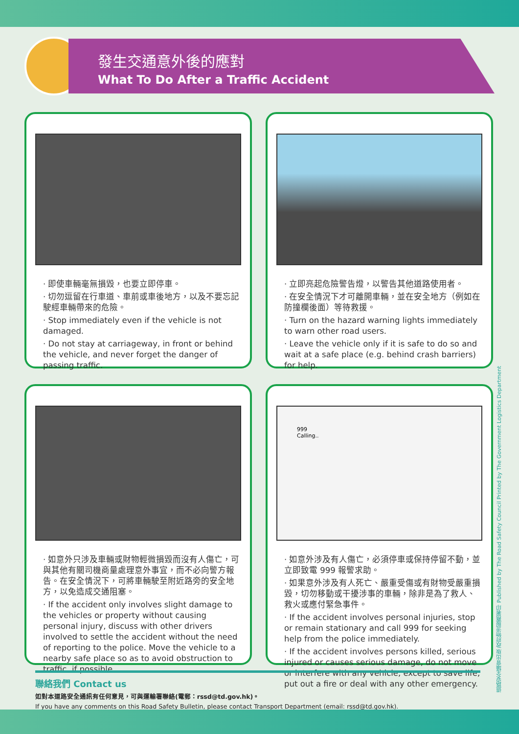發生交通意外後的應對
What To Do After a Traffic Accident
· 即使車輛毫無損毀，也要立即停車。
· 切勿逗留在行車道、車前或車後地方，以及不要忘記駛經車輛帶來的危險。
· Stop immediately even if the vehicle is not damaged.
· Do not stay at carriageway, in front or behind the vehicle, and never forget the danger of passing traffic.
· 立即亮起危險警告燈，以警告其他道路使用者。
· 在安全情況下才可離開車輛，並在安全地方（例如在防撞欄後面）等待救援。
· Turn on the hazard warning lights immediately to warn other road users.
· Leave the vehicle only if it is safe to do so and wait at a safe place (e.g. behind crash barriers) for help.
· 如意外只涉及車輛或財物輕微損毀而沒有人傷亡，可與其他有關司機商量處理意外事宜，而不必向警方報告。在安全情況下，可將車輛駛至附近路旁的安全地方，以免造成交通阻塞。
· If the accident only involves slight damage to the vehicles or property without causing personal injury, discuss with other drivers involved to settle the accident without the need of reporting to the police. Move the vehicle to a nearby safe place so as to avoid obstruction to traffic, if possible.
999
Calling..
· 如意外涉及有人傷亡，必須停車或保持停留不動，並立即致電 999 報警求助。
· 如果意外涉及有人死亡、嚴重受傷或有財物受嚴重損毀，切勿移動或干擾涉事的車輛，除非是為了救人、救火或應付緊急事件。
· If the accident involves personal injuries, stop or remain stationary and call 999 for seeking help from the police immediately.
· If the accident involves persons killed, serious injured or causes serious damage, do not move or interfere with any vehicle, except to save life, put out a fire or deal with any other emergency.
聯絡我們 Contact us
如對本道路安全通訊有任何意見，可與運輸署聯絡(電郵：rssd@td.gov.hk)。
If you have any comments on this Road Safety Bulletin, please contact Transport Department (email: rssd@td.gov.hk).
道路安全議會出版 政府物流服務署印 Published by The Road Safety Council Printed by The Government Logistics Department